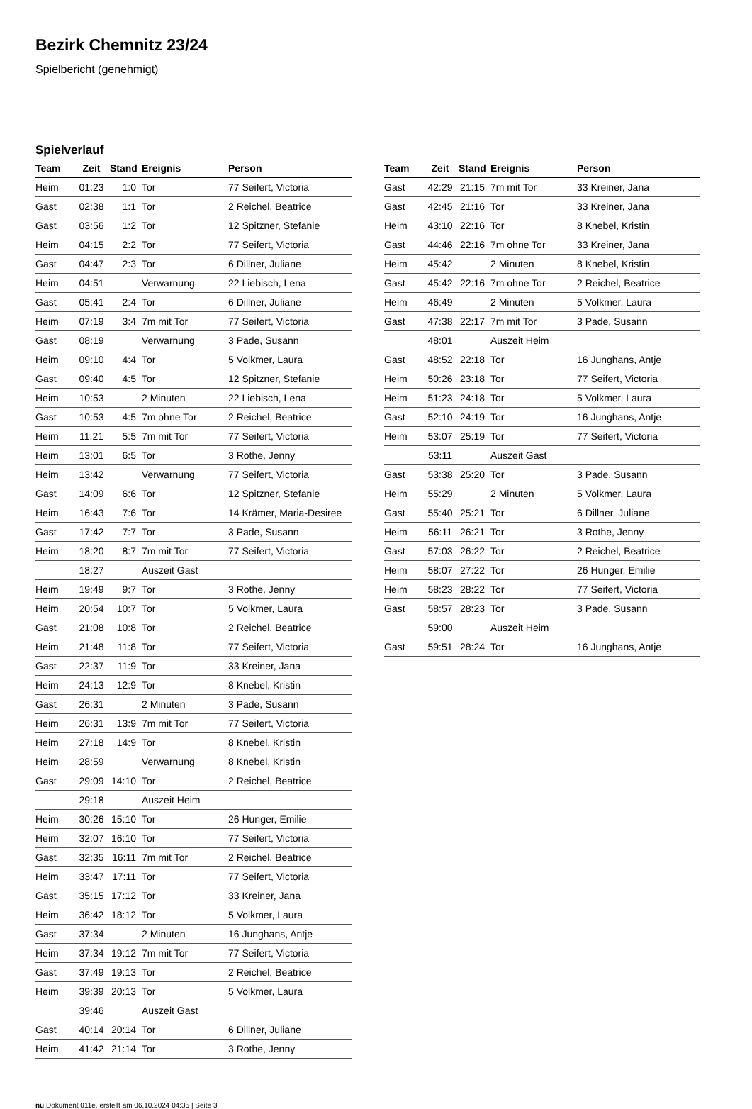Bezirk Chemnitz 23/24
Spielbericht (genehmigt)
Spielverlauf
| Team | Zeit | Stand | Ereignis | Person |
| --- | --- | --- | --- | --- |
| Heim | 01:23 | 1:0 | Tor | 77 Seifert, Victoria |
| Gast | 02:38 | 1:1 | Tor | 2 Reichel, Beatrice |
| Gast | 03:56 | 1:2 | Tor | 12 Spitzner, Stefanie |
| Heim | 04:15 | 2:2 | Tor | 77 Seifert, Victoria |
| Gast | 04:47 | 2:3 | Tor | 6 Dillner, Juliane |
| Heim | 04:51 | | Verwarnung | 22 Liebisch, Lena |
| Gast | 05:41 | 2:4 | Tor | 6 Dillner, Juliane |
| Heim | 07:19 | 3:4 | 7m mit Tor | 77 Seifert, Victoria |
| Gast | 08:19 | | Verwarnung | 3 Pade, Susann |
| Heim | 09:10 | 4:4 | Tor | 5 Volkmer, Laura |
| Gast | 09:40 | 4:5 | Tor | 12 Spitzner, Stefanie |
| Heim | 10:53 | | 2 Minuten | 22 Liebisch, Lena |
| Gast | 10:53 | 4:5 | 7m ohne Tor | 2 Reichel, Beatrice |
| Heim | 11:21 | 5:5 | 7m mit Tor | 77 Seifert, Victoria |
| Heim | 13:01 | 6:5 | Tor | 3 Rothe, Jenny |
| Heim | 13:42 | | Verwarnung | 77 Seifert, Victoria |
| Gast | 14:09 | 6:6 | Tor | 12 Spitzner, Stefanie |
| Heim | 16:43 | 7:6 | Tor | 14 Krämer, Maria-Desiree |
| Gast | 17:42 | 7:7 | Tor | 3 Pade, Susann |
| Heim | 18:20 | 8:7 | 7m mit Tor | 77 Seifert, Victoria |
| | 18:27 | | Auszeit Gast | |
| Heim | 19:49 | 9:7 | Tor | 3 Rothe, Jenny |
| Heim | 20:54 | 10:7 | Tor | 5 Volkmer, Laura |
| Gast | 21:08 | 10:8 | Tor | 2 Reichel, Beatrice |
| Heim | 21:48 | 11:8 | Tor | 77 Seifert, Victoria |
| Gast | 22:37 | 11:9 | Tor | 33 Kreiner, Jana |
| Heim | 24:13 | 12:9 | Tor | 8 Knebel, Kristin |
| Gast | 26:31 | | 2 Minuten | 3 Pade, Susann |
| Heim | 26:31 | 13:9 | 7m mit Tor | 77 Seifert, Victoria |
| Heim | 27:18 | 14:9 | Tor | 8 Knebel, Kristin |
| Heim | 28:59 | | Verwarnung | 8 Knebel, Kristin |
| Gast | 29:09 | 14:10 | Tor | 2 Reichel, Beatrice |
| | 29:18 | | Auszeit Heim | |
| Heim | 30:26 | 15:10 | Tor | 26 Hunger, Emilie |
| Heim | 32:07 | 16:10 | Tor | 77 Seifert, Victoria |
| Gast | 32:35 | 16:11 | 7m mit Tor | 2 Reichel, Beatrice |
| Heim | 33:47 | 17:11 | Tor | 77 Seifert, Victoria |
| Gast | 35:15 | 17:12 | Tor | 33 Kreiner, Jana |
| Heim | 36:42 | 18:12 | Tor | 5 Volkmer, Laura |
| Gast | 37:34 | | 2 Minuten | 16 Junghans, Antje |
| Heim | 37:34 | 19:12 | 7m mit Tor | 77 Seifert, Victoria |
| Gast | 37:49 | 19:13 | Tor | 2 Reichel, Beatrice |
| Heim | 39:39 | 20:13 | Tor | 5 Volkmer, Laura |
| | 39:46 | | Auszeit Gast | |
| Gast | 40:14 | 20:14 | Tor | 6 Dillner, Juliane |
| Heim | 41:42 | 21:14 | Tor | 3 Rothe, Jenny |
| Team | Zeit | Stand | Ereignis | Person |
| --- | --- | --- | --- | --- |
| Gast | 42:29 | 21:15 | 7m mit Tor | 33 Kreiner, Jana |
| Gast | 42:45 | 21:16 | Tor | 33 Kreiner, Jana |
| Heim | 43:10 | 22:16 | Tor | 8 Knebel, Kristin |
| Gast | 44:46 | 22:16 | 7m ohne Tor | 33 Kreiner, Jana |
| Heim | 45:42 | | 2 Minuten | 8 Knebel, Kristin |
| Gast | 45:42 | 22:16 | 7m ohne Tor | 2 Reichel, Beatrice |
| Heim | 46:49 | | 2 Minuten | 5 Volkmer, Laura |
| Gast | 47:38 | 22:17 | 7m mit Tor | 3 Pade, Susann |
| | 48:01 | | Auszeit Heim | |
| Gast | 48:52 | 22:18 | Tor | 16 Junghans, Antje |
| Heim | 50:26 | 23:18 | Tor | 77 Seifert, Victoria |
| Heim | 51:23 | 24:18 | Tor | 5 Volkmer, Laura |
| Gast | 52:10 | 24:19 | Tor | 16 Junghans, Antje |
| Heim | 53:07 | 25:19 | Tor | 77 Seifert, Victoria |
| | 53:11 | | Auszeit Gast | |
| Gast | 53:38 | 25:20 | Tor | 3 Pade, Susann |
| Heim | 55:29 | | 2 Minuten | 5 Volkmer, Laura |
| Gast | 55:40 | 25:21 | Tor | 6 Dillner, Juliane |
| Heim | 56:11 | 26:21 | Tor | 3 Rothe, Jenny |
| Gast | 57:03 | 26:22 | Tor | 2 Reichel, Beatrice |
| Heim | 58:07 | 27:22 | Tor | 26 Hunger, Emilie |
| Heim | 58:23 | 28:22 | Tor | 77 Seifert, Victoria |
| Gast | 58:57 | 28:23 | Tor | 3 Pade, Susann |
| | 59:00 | | Auszeit Heim | |
| Gast | 59:51 | 28:24 | Tor | 16 Junghans, Antje |
nu.Dokument 011e, erstellt am 06.10.2024 04:35 | Seite 3